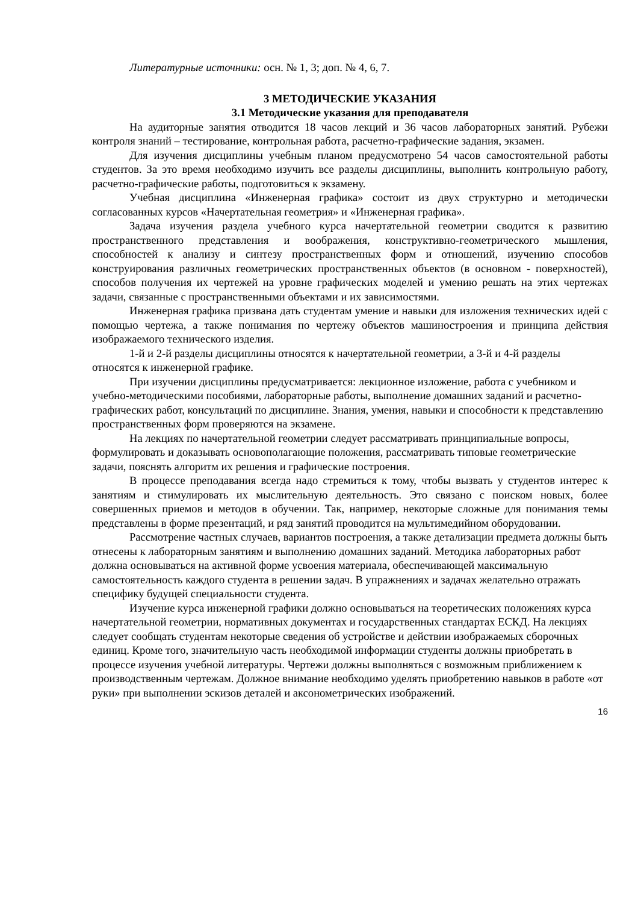Литературные источники: осн. № 1, 3; доп. № 4, 6, 7.
3 МЕТОДИЧЕСКИЕ УКАЗАНИЯ
3.1 Методические указания для преподавателя
На аудиторные занятия отводится 18 часов лекций и 36 часов лабораторных занятий. Рубежи контроля знаний – тестирование, контрольная работа, расчетно-графические задания, экзамен.
Для изучения дисциплины учебным планом предусмотрено 54 часов самостоятельной работы студентов. За это время необходимо изучить все разделы дисциплины, выполнить контрольную работу, расчетно-графические работы, подготовиться к экзамену.
Учебная дисциплина «Инженерная графика» состоит из двух структурно и методически согласованных курсов «Начертательная геометрия» и «Инженерная графика».
Задача изучения раздела учебного курса начертательной геометрии сводится к развитию пространственного представления и воображения, конструктивно-геометрического мышления, способностей к анализу и синтезу пространственных форм и отношений, изучению способов конструирования различных геометрических пространственных объектов (в основном - поверхностей), способов получения их чертежей на уровне графических моделей и умению решать на этих чертежах задачи, связанные с пространственными объектами и их зависимостями.
Инженерная графика призвана дать студентам умение и навыки для изложения технических идей с помощью чертежа, а также понимания по чертежу объектов машиностроения и принципа действия изображаемого технического изделия.
1-й и 2-й разделы дисциплины относятся к начертательной геометрии, а 3-й и 4-й разделы относятся к инженерной графике.
При изучении дисциплины предусматривается: лекционное изложение, работа с учебником и учебно-методическими пособиями, лабораторные работы, выполнение домашних заданий и расчетно-графических работ, консультаций по дисциплине. Знания, умения, навыки и способности к представлению пространственных форм проверяются на экзамене.
На лекциях по начертательной геометрии следует рассматривать принципиальные вопросы, формулировать и доказывать основополагающие положения, рассматривать типовые геометрические задачи, пояснять алгоритм их решения и графические построения.
В процессе преподавания всегда надо стремиться к тому, чтобы вызвать у студентов интерес к занятиям и стимулировать их мыслительную деятельность. Это связано с поиском новых, более совершенных приемов и методов в обучении. Так, например, некоторые сложные для понимания темы представлены в форме презентаций, и ряд занятий проводится на мультимедийном оборудовании.
Рассмотрение частных случаев, вариантов построения, а также детализации предмета должны быть отнесены к лабораторным занятиям и выполнению домашних заданий. Методика лабораторных работ должна основываться на активной форме усвоения материала, обеспечивающей максимальную самостоятельность каждого студента в решении задач. В упражнениях и задачах желательно отражать специфику будущей специальности студента.
Изучение курса инженерной графики должно основываться на теоретических положениях курса начертательной геометрии, нормативных документах и государственных стандартах ЕСКД. На лекциях следует сообщать студентам некоторые сведения об устройстве и действии изображаемых сборочных единиц. Кроме того, значительную часть необходимой информации студенты должны приобретать в процессе изучения учебной литературы. Чертежи должны выполняться с возможным приближением к производственным чертежам. Должное внимание необходимо уделять приобретению навыков в работе «от руки» при выполнении эскизов деталей и аксонометрических изображений.
16